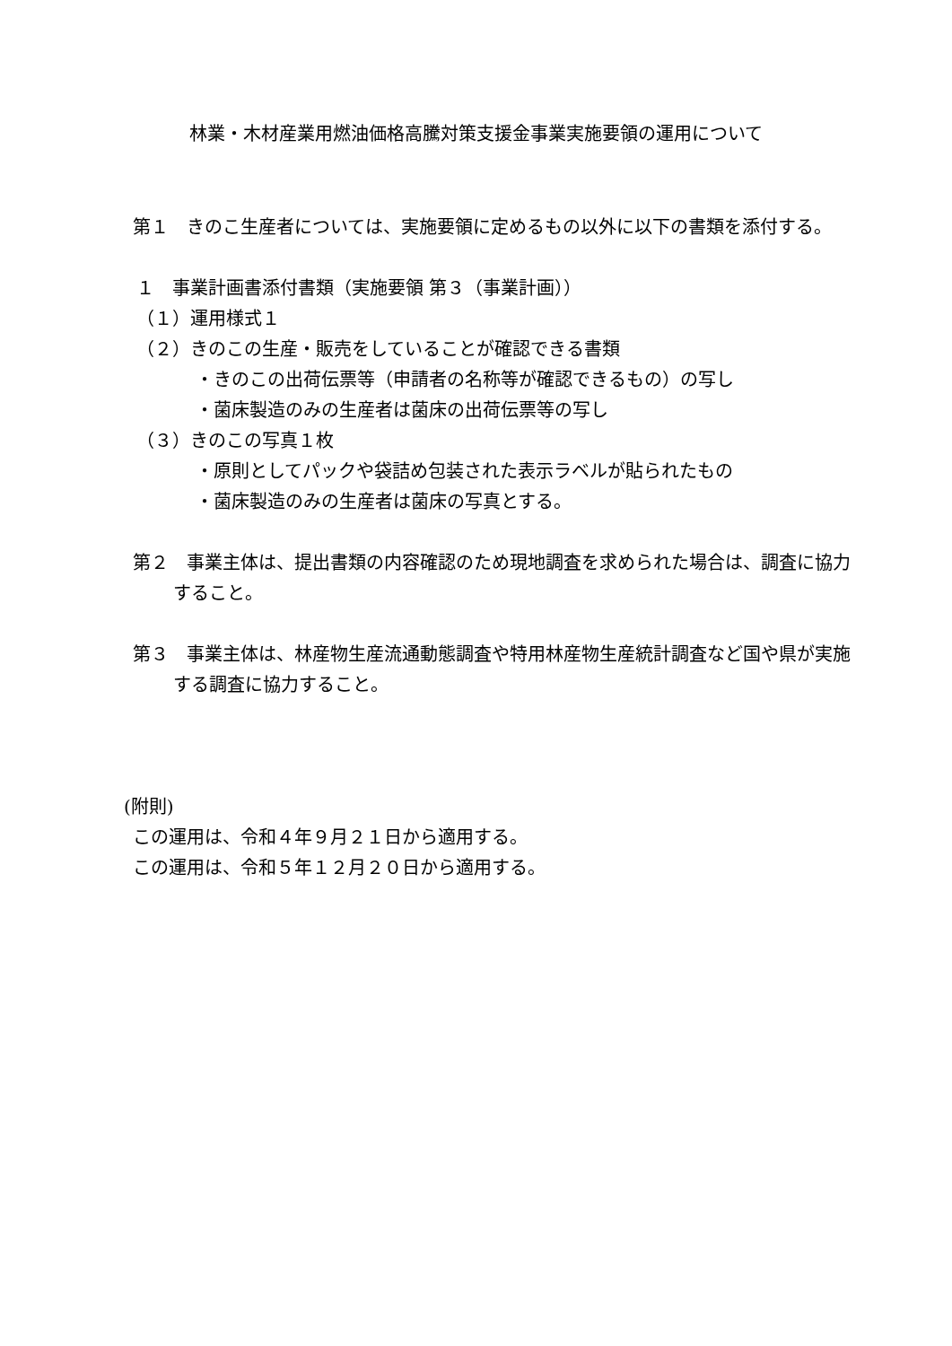林業・木材産業用燃油価格高騰対策支援金事業実施要領の運用について
第１　きのこ生産者については、実施要領に定めるもの以外に以下の書類を添付する。
１　事業計画書添付書類（実施要領 第３（事業計画））
（１）運用様式１
（２）きのこの生産・販売をしていることが確認できる書類
・きのこの出荷伝票等（申請者の名称等が確認できるもの）の写し
・菌床製造のみの生産者は菌床の出荷伝票等の写し
（３）きのこの写真１枚
・原則としてパックや袋詰め包装された表示ラベルが貼られたもの
・菌床製造のみの生産者は菌床の写真とする。
第２　事業主体は、提出書類の内容確認のため現地調査を求められた場合は、調査に協力すること。
第３　事業主体は、林産物生産流通動態調査や特用林産物生産統計調査など国や県が実施する調査に協力すること。
(附則)
この運用は、令和４年９月２１日から適用する。
この運用は、令和５年１２月２０日から適用する。